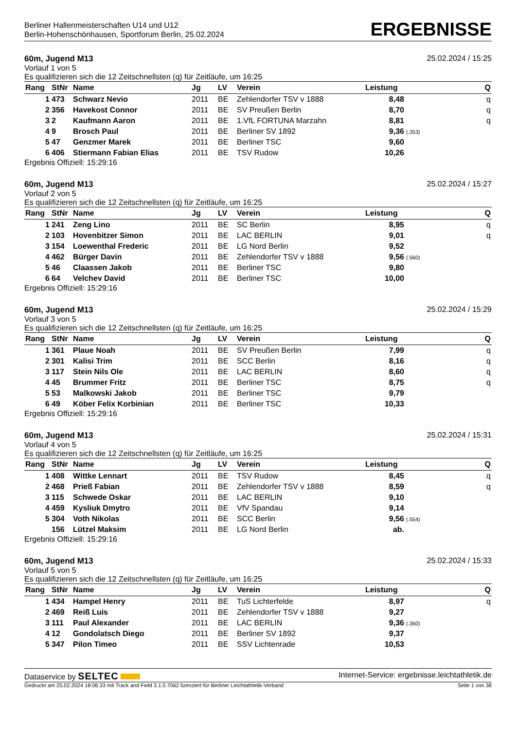Berliner Hallenmeisterschaften U14 und U12
Berlin-Hohenschönhausen, Sportforum Berlin, 25.02.2024
ERGEBNISSE
60m, Jugend M13 25.02.2024 / 15:25
Vorlauf 1 von 5
Es qualifizieren sich die 12 Zeitschnellsten (q) für Zeitläufe, um 16:25
| Rang | StNr | Name | Jg | LV | Verein | Leistung | | Q |
| --- | --- | --- | --- | --- | --- | --- | --- | --- |
| 1 | 473 | Schwarz Nevio | 2011 | BE | Zehlendorfer TSV v 1888 | 8,48 | | q |
| 2 | 356 | Havekost Connor | 2011 | BE | SV Preußen Berlin | 8,70 | | q |
| 3 | 2 | Kaufmann Aaron | 2011 | BE | 1.VfL FORTUNA Marzahn | 8,81 | | q |
| 4 | 9 | Brosch Paul | 2011 | BE | Berliner SV 1892 | 9,36 | (.353) | |
| 5 | 47 | Genzmer Marek | 2011 | BE | Berliner TSC | 9,60 | | |
| 6 | 406 | Stiermann Fabian Elias | 2011 | BE | TSV Rudow | 10,26 | | |
Ergebnis Offiziell: 15:29:16
60m, Jugend M13 25.02.2024 / 15:27
Vorlauf 2 von 5
Es qualifizieren sich die 12 Zeitschnellsten (q) für Zeitläufe, um 16:25
| Rang | StNr | Name | Jg | LV | Verein | Leistung | | Q |
| --- | --- | --- | --- | --- | --- | --- | --- | --- |
| 1 | 241 | Zeng Lino | 2011 | BE | SC Berlin | 8,95 | | q |
| 2 | 103 | Hovenbitzer Simon | 2011 | BE | LAC BERLIN | 9,01 | | q |
| 3 | 154 | Loewenthal Frederic | 2011 | BE | LG Nord Berlin | 9,52 | | |
| 4 | 462 | Bürger Davin | 2011 | BE | Zehlendorfer TSV v 1888 | 9,56 | (.560) | |
| 5 | 46 | Claassen Jakob | 2011 | BE | Berliner TSC | 9,80 | | |
| 6 | 64 | Velchev David | 2011 | BE | Berliner TSC | 10,00 | | |
Ergebnis Offiziell: 15:29:16
60m, Jugend M13 25.02.2024 / 15:29
Vorlauf 3 von 5
Es qualifizieren sich die 12 Zeitschnellsten (q) für Zeitläufe, um 16:25
| Rang | StNr | Name | Jg | LV | Verein | Leistung | | Q |
| --- | --- | --- | --- | --- | --- | --- | --- | --- |
| 1 | 361 | Plaue Noah | 2011 | BE | SV Preußen Berlin | 7,99 | | q |
| 2 | 301 | Kalisi Trim | 2011 | BE | SCC Berlin | 8,16 | | q |
| 3 | 117 | Stein Nils Ole | 2011 | BE | LAC BERLIN | 8,60 | | q |
| 4 | 45 | Brummer Fritz | 2011 | BE | Berliner TSC | 8,75 | | q |
| 5 | 53 | Malkowski Jakob | 2011 | BE | Berliner TSC | 9,79 | | |
| 6 | 49 | Köber Felix Korbinian | 2011 | BE | Berliner TSC | 10,33 | | |
Ergebnis Offiziell: 15:29:16
60m, Jugend M13 25.02.2024 / 15:31
Vorlauf 4 von 5
Es qualifizieren sich die 12 Zeitschnellsten (q) für Zeitläufe, um 16:25
| Rang | StNr | Name | Jg | LV | Verein | Leistung | | Q |
| --- | --- | --- | --- | --- | --- | --- | --- | --- |
| 1 | 408 | Wittke Lennart | 2011 | BE | TSV Rudow | 8,45 | | q |
| 2 | 468 | Prieß Fabian | 2011 | BE | Zehlendorfer TSV v 1888 | 8,59 | | q |
| 3 | 115 | Schwede Oskar | 2011 | BE | LAC BERLIN | 9,10 | | |
| 4 | 459 | Kysliuk Dmytro | 2011 | BE | VfV Spandau | 9,14 | | |
| 5 | 304 | Voth Nikolas | 2011 | BE | SCC Berlin | 9,56 | (.554) | |
| | 156 | Lützel Maksim | 2011 | BE | LG Nord Berlin | ab. | | |
Ergebnis Offiziell: 15:29:16
60m, Jugend M13 25.02.2024 / 15:33
Vorlauf 5 von 5
Es qualifizieren sich die 12 Zeitschnellsten (q) für Zeitläufe, um 16:25
| Rang | StNr | Name | Jg | LV | Verein | Leistung | | Q |
| --- | --- | --- | --- | --- | --- | --- | --- | --- |
| 1 | 434 | Hampel Henry | 2011 | BE | TuS Lichterfelde | 8,97 | | q |
| 2 | 469 | Reiß Luis | 2011 | BE | Zehlendorfer TSV v 1888 | 9,27 | | |
| 3 | 111 | Paul Alexander | 2011 | BE | LAC BERLIN | 9,36 | (.360) | |
| 4 | 12 | Gondolatsch Diego | 2011 | BE | Berliner SV 1892 | 9,37 | | |
| 5 | 347 | Pilon Timeo | 2011 | BE | SSV Lichtenrade | 10,53 | | |
Dataservice by SELTEC Internet-Service: ergebnisse.leichtathletik.de
Gedruckt am 25.02.2024 18:06:33 mit Track and Field 3.1.0.7062 lizenziert für Berliner Leichtathletik-Verband Seite 1 von 38